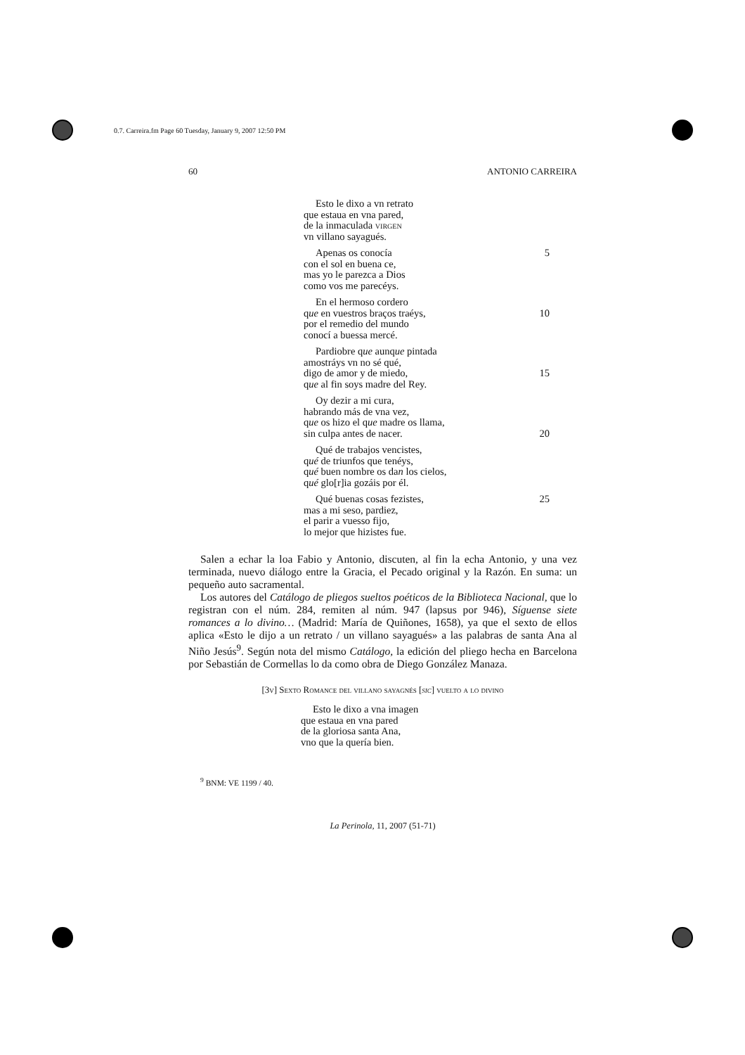0.7. Carreira.fm Page 60 Tuesday, January 9, 2007 12:50 PM
60 ANTONIO CARREIRA
Esto le dixo a vn retrato
que estaua en vna pared,
de la inmaculada virgen
vn villano sayagués.
Apenas os conocía 5
con el sol en buena ce,
mas yo le parezca a Dios
como vos me parecéys.
En el hermoso cordero
que en vuestros braços traéys, 10
por el remedio del mundo
conocí a buessa mercé.
Pardiobre que aunque pintada
amostráys vn no sé qué,
digo de amor y de miedo, 15
que al fin soys madre del Rey.
Oy dezir a mi cura,
habrando más de vna vez,
que os hizo el que madre os llama,
sin culpa antes de nacer. 20
Qué de trabajos vencistes,
qué de triunfos que tenéys,
qué buen nombre os dan los cielos,
qué glo[r]ia gozáis por él.
Qué buenas cosas fezistes, 25
mas a mi seso, pardiez,
el parir a vuesso fijo,
lo mejor que hizistes fue.
Salen a echar la loa Fabio y Antonio, discuten, al fin la echa Antonio, y una vez terminada, nuevo diálogo entre la Gracia, el Pecado original y la Razón. En suma: un pequeño auto sacramental.
Los autores del Catálogo de pliegos sueltos poéticos de la Biblioteca Nacional, que lo registran con el núm. 284, remiten al núm. 947 (lapsus por 946), Síguense siete romances a lo divino… (Madrid: María de Quiñones, 1658), ya que el sexto de ellos aplica «Esto le dijo a un retrato / un villano sayagués» a las palabras de santa Ana al Niño Jesús<sup>9</sup>. Según nota del mismo Catálogo, la edición del pliego hecha en Barcelona por Sebastián de Cormellas lo da como obra de Diego González Manaza.
[3v] Sexto Romance del villano sayagnés [sic] vuelto a lo divino
Esto le dixo a vna imagen
que estaua en vna pared
de la gloriosa santa Ana,
vno que la quería bien.
<sup>9</sup> BNM: VE 1199 / 40.
La Perinola, 11, 2007 (51-71)